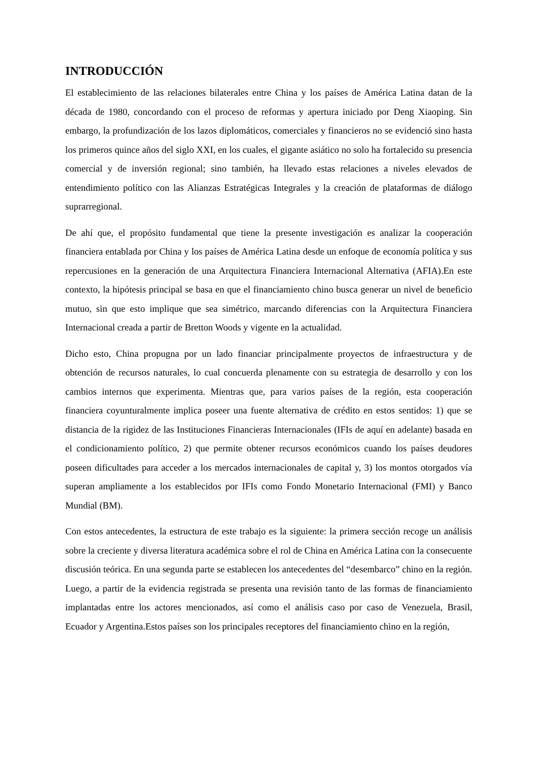INTRODUCCIÓN
El establecimiento de las relaciones bilaterales entre China y los países de América Latina datan de la década de 1980, concordando con el proceso de reformas y apertura iniciado por Deng Xiaoping. Sin embargo, la profundización de los lazos diplomáticos, comerciales y financieros no se evidenció sino hasta los primeros quince años del siglo XXI, en los cuales, el gigante asiático no solo ha fortalecido su presencia comercial y de inversión regional; sino también, ha llevado estas relaciones a niveles elevados de entendimiento político con las Alianzas Estratégicas Integrales y la creación de plataformas de diálogo suprarregional.
De ahí que, el propósito fundamental que tiene la presente investigación es analizar la cooperación financiera entablada por China y los países de América Latina desde un enfoque de economía política y sus repercusiones en la generación de una Arquitectura Financiera Internacional Alternativa (AFIA).En este contexto, la hipótesis principal se basa en que el financiamiento chino busca generar un nivel de beneficio mutuo, sin que esto implique que sea simétrico, marcando diferencias con la Arquitectura Financiera Internacional creada a partir de Bretton Woods y vigente en la actualidad.
Dicho esto, China propugna por un lado financiar principalmente proyectos de infraestructura y de obtención de recursos naturales, lo cual concuerda plenamente con su estrategia de desarrollo y con los cambios internos que experimenta. Mientras que, para varios países de la región, esta cooperación financiera coyunturalmente implica poseer una fuente alternativa de crédito en estos sentidos: 1) que se distancia de la rigidez de las Instituciones Financieras Internacionales (IFIs de aquí en adelante) basada en el condicionamiento político, 2) que permite obtener recursos económicos cuando los países deudores poseen dificultades para acceder a los mercados internacionales de capital y, 3) los montos otorgados vía superan ampliamente a los establecidos por IFIs como Fondo Monetario Internacional (FMI) y Banco Mundial (BM).
Con estos antecedentes, la estructura de este trabajo es la siguiente: la primera sección recoge un análisis sobre la creciente y diversa literatura académica sobre el rol de China en América Latina con la consecuente discusión teórica. En una segunda parte se establecen los antecedentes del “desembarco” chino en la región. Luego, a partir de la evidencia registrada se presenta una revisión tanto de las formas de financiamiento implantadas entre los actores mencionados, así como el análisis caso por caso de Venezuela, Brasil, Ecuador y Argentina.Estos países son los principales receptores del financiamiento chino en la región,